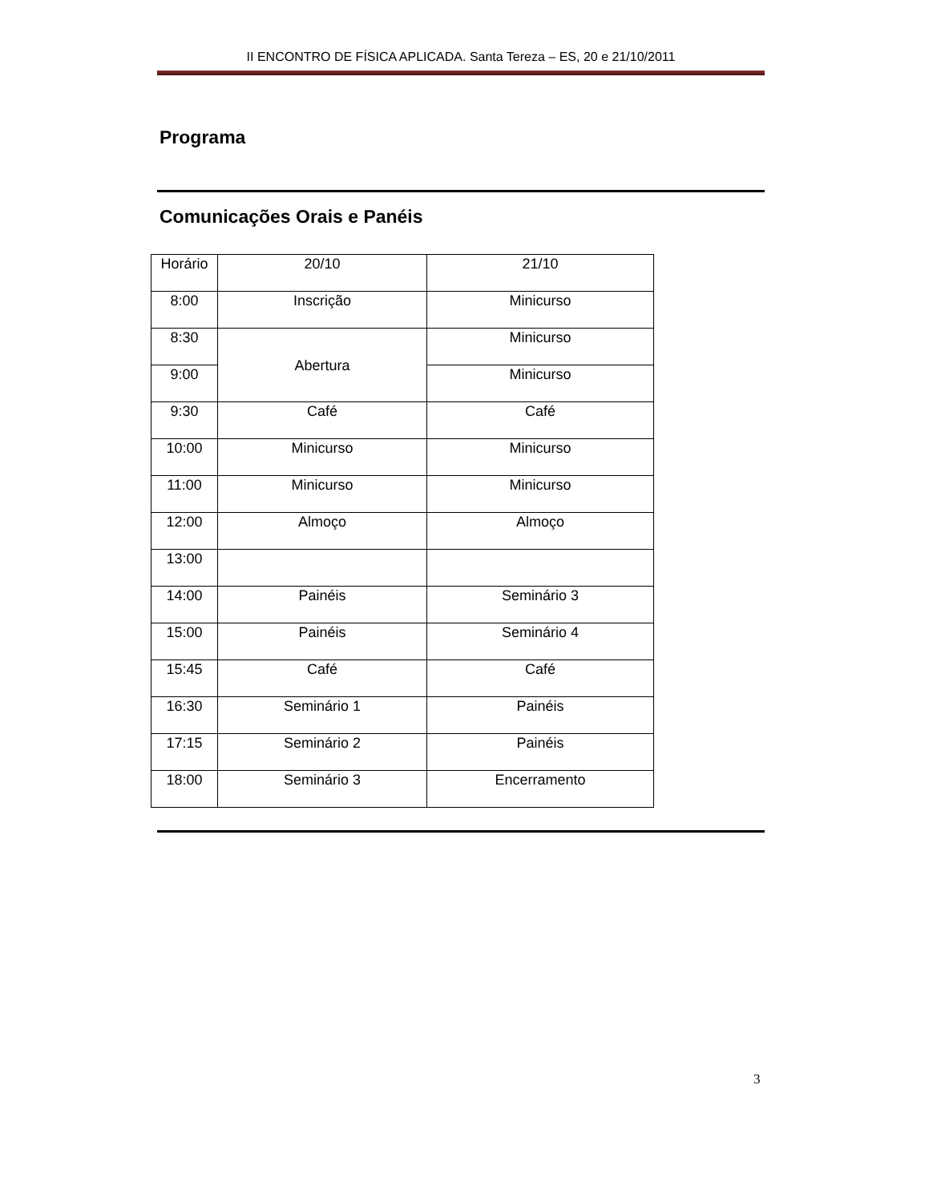II ENCONTRO DE FÍSICA APLICADA. Santa Tereza – ES, 20 e 21/10/2011
Programa
Comunicações Orais e Panéis
| Horário | 20/10 | 21/10 |
| 8:00 | Inscrição | Minicurso |
| 8:30 | Abertura | Minicurso |
| 9:00 | | Minicurso |
| 9:30 | Café | Café |
| 10:00 | Minicurso | Minicurso |
| 11:00 | Minicurso | Minicurso |
| 12:00 | Almoço | Almoço |
| 13:00 | | |
| 14:00 | Painéis | Seminário 3 |
| 15:00 | Painéis | Seminário 4 |
| 15:45 | Café | Café |
| 16:30 | Seminário 1 | Painéis |
| 17:15 | Seminário 2 | Painéis |
| 18:00 | Seminário 3 | Encerramento |
3